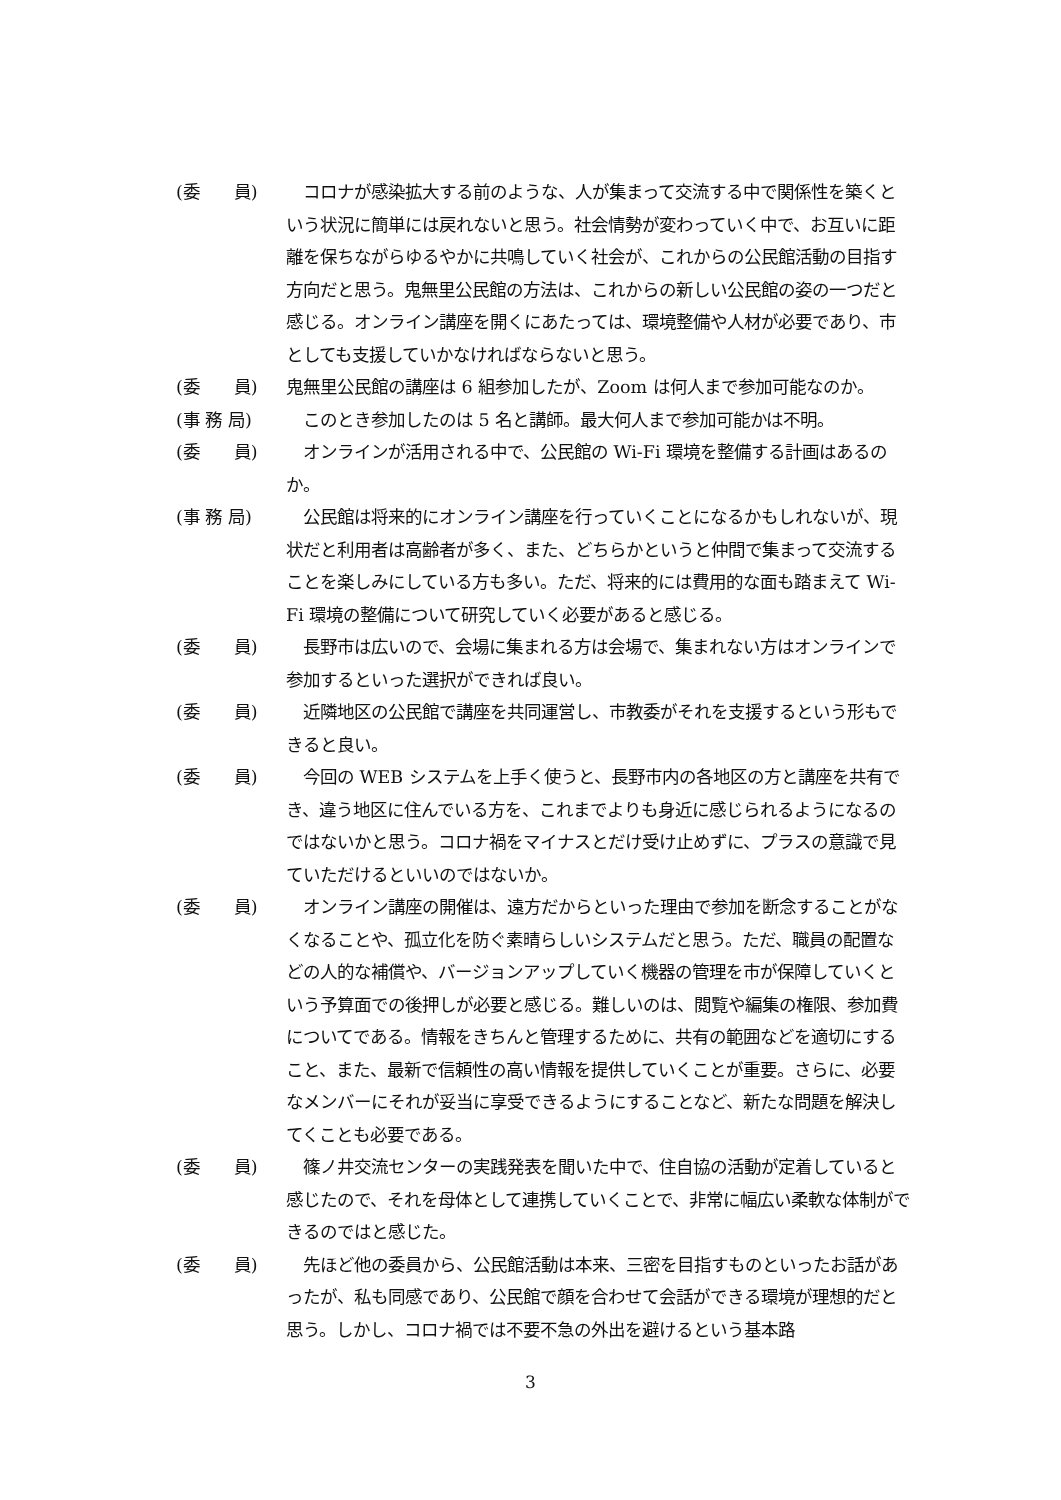(委　　員) 　コロナが感染拡大する前のような、人が集まって交流する中で関係性を築くという状況に簡単には戻れないと思う。社会情勢が変わっていく中で、お互いに距離を保ちながらゆるやかに共鳴していく社会が、これからの公民館活動の目指す方向だと思う。鬼無里公民館の方法は、これからの新しい公民館の姿の一つだと感じる。オンライン講座を開くにあたっては、環境整備や人材が必要であり、市としても支援していかなければならないと思う。
(委　　員) 鬼無里公民館の講座は 6 組参加したが、Zoom は何人まで参加可能なのか。
(事 務 局) 　このとき参加したのは 5 名と講師。最大何人まで参加可能かは不明。
(委　　員) 　オンラインが活用される中で、公民館の Wi-Fi 環境を整備する計画はあるのか。
(事 務 局) 　公民館は将来的にオンライン講座を行っていくことになるかもしれないが、現状だと利用者は高齢者が多く、また、どちらかというと仲間で集まって交流することを楽しみにしている方も多い。ただ、将来的には費用的な面も踏まえて Wi-Fi 環境の整備について研究していく必要があると感じる。
(委　　員) 　長野市は広いので、会場に集まれる方は会場で、集まれない方はオンラインで参加するといった選択ができれば良い。
(委　　員) 　近隣地区の公民館で講座を共同運営し、市教委がそれを支援するという形もできると良い。
(委　　員) 　今回の WEB システムを上手く使うと、長野市内の各地区の方と講座を共有でき、違う地区に住んでいる方を、これまでよりも身近に感じられるようになるのではないかと思う。コロナ禍をマイナスとだけ受け止めずに、プラスの意識で見ていただけるといいのではないか。
(委　　員) 　オンライン講座の開催は、遠方だからといった理由で参加を断念することがなくなることや、孤立化を防ぐ素晴らしいシステムだと思う。ただ、職員の配置などの人的な補償や、バージョンアップしていく機器の管理を市が保障していくという予算面での後押しが必要と感じる。難しいのは、閲覧や編集の権限、参加費についてである。情報をきちんと管理するために、共有の範囲などを適切にすること、また、最新で信頼性の高い情報を提供していくことが重要。さらに、必要なメンバーにそれが妥当に享受できるようにすることなど、新たな問題を解決してくことも必要である。
(委　　員) 　篠ノ井交流センターの実践発表を聞いた中で、住自協の活動が定着していると感じたので、それを母体として連携していくことで、非常に幅広い柔軟な体制ができるのではと感じた。
(委　　員) 　先ほど他の委員から、公民館活動は本来、三密を目指すものといったお話があったが、私も同感であり、公民館で顔を合わせて会話ができる環境が理想的だと思う。しかし、コロナ禍では不要不急の外出を避けるという基本路
3